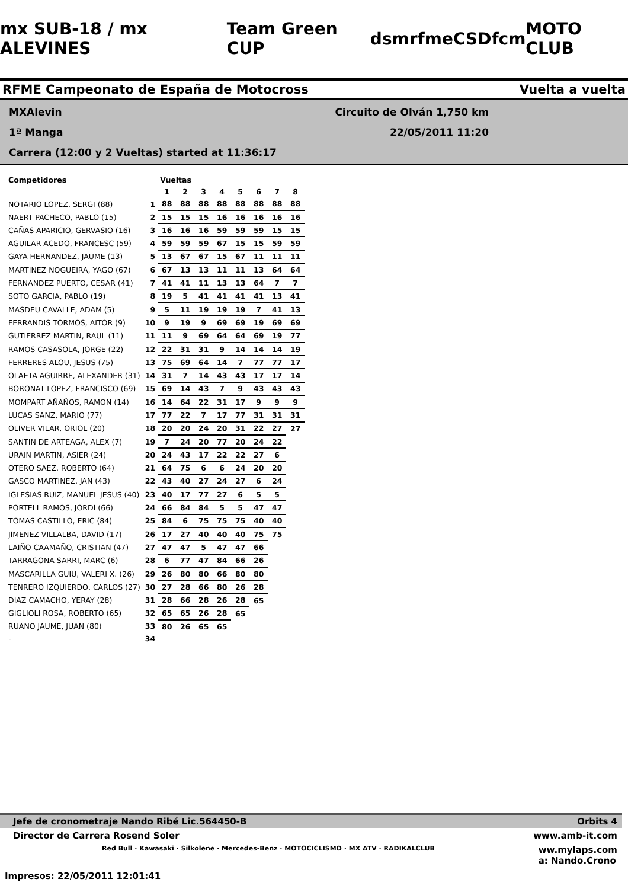mx SUB-18 / mx ALEVINES Team Green CUP dsm rfme CSD fcm MOTO CLUB
RFME Campeonato de España de Motocross Vuelta a vuelta
MXAlevin Circuito de Olván 1,750 km
1ª Manga 22/05/2011 11:20
Carrera (12:00 y 2 Vueltas) started at 11:36:17
| Competidores | | Vueltas | | | | | | | |
| --- | --- | --- | --- | --- | --- | --- | --- | --- | --- |
| | | 1 | 2 | 3 | 4 | 5 | 6 | 7 | 8 |
| NOTARIO LOPEZ, SERGI (88) | 1 | 88 | 88 | 88 | 88 | 88 | 88 | 88 | 88 |
| NAERT PACHECO, PABLO (15) | 2 | 15 | 15 | 15 | 16 | 16 | 16 | 16 | 16 |
| CAÑAS APARICIO, GERVASIO (16) | 3 | 16 | 16 | 16 | 59 | 59 | 59 | 15 | 15 |
| AGUILAR ACEDO, FRANCESC (59) | 4 | 59 | 59 | 59 | 67 | 15 | 15 | 59 | 59 |
| GAYA HERNANDEZ, JAUME (13) | 5 | 13 | 67 | 67 | 15 | 67 | 11 | 11 | 11 |
| MARTINEZ NOGUEIRA, YAGO (67) | 6 | 67 | 13 | 13 | 11 | 11 | 13 | 64 | 64 |
| FERNANDEZ PUERTO, CESAR (41) | 7 | 41 | 41 | 11 | 13 | 13 | 64 | 7 | 7 |
| SOTO GARCIA, PABLO (19) | 8 | 19 | 5 | 41 | 41 | 41 | 41 | 13 | 41 |
| MASDEU CAVALLE, ADAM (5) | 9 | 5 | 11 | 19 | 19 | 19 | 7 | 41 | 13 |
| FERRANDIS TORMOS, AITOR (9) | 10 | 9 | 19 | 9 | 69 | 69 | 19 | 69 | 69 |
| GUTIERREZ MARTIN, RAUL (11) | 11 | 11 | 9 | 69 | 64 | 64 | 69 | 19 | 77 |
| RAMOS CASASOLA, JORGE (22) | 12 | 22 | 31 | 31 | 9 | 14 | 14 | 14 | 19 |
| FERRERES ALOU, JESUS (75) | 13 | 75 | 69 | 64 | 14 | 7 | 77 | 77 | 17 |
| OLAETA AGUIRRE, ALEXANDER (31) | 14 | 31 | 7 | 14 | 43 | 43 | 17 | 17 | 14 |
| BORONAT LOPEZ, FRANCISCO (69) | 15 | 69 | 14 | 43 | 7 | 9 | 43 | 43 | 43 |
| MOMPART AÑAÑOS, RAMON (14) | 16 | 14 | 64 | 22 | 31 | 17 | 9 | 9 | 9 |
| LUCAS SANZ, MARIO (77) | 17 | 77 | 22 | 7 | 17 | 77 | 31 | 31 | 31 |
| OLIVER VILAR, ORIOL (20) | 18 | 20 | 20 | 24 | 20 | 31 | 22 | 27 | 27 |
| SANTIN DE ARTEAGA, ALEX (7) | 19 | 7 | 24 | 20 | 77 | 20 | 24 | 22 | |
| URAIN MARTIN, ASIER (24) | 20 | 24 | 43 | 17 | 22 | 22 | 27 | 6 | |
| OTERO SAEZ, ROBERTO (64) | 21 | 64 | 75 | 6 | 6 | 24 | 20 | 20 | |
| GASCO MARTINEZ, JAN (43) | 22 | 43 | 40 | 27 | 24 | 27 | 6 | 24 | |
| IGLESIAS RUIZ, MANUEL JESUS (40) | 23 | 40 | 17 | 77 | 27 | 6 | 5 | 5 | |
| PORTELL RAMOS, JORDI (66) | 24 | 66 | 84 | 84 | 5 | 5 | 47 | 47 | |
| TOMAS CASTILLO, ERIC (84) | 25 | 84 | 6 | 75 | 75 | 75 | 40 | 40 | |
| JIMENEZ VILLALBA, DAVID (17) | 26 | 17 | 27 | 40 | 40 | 40 | 75 | 75 | |
| LAIÑO CAAMAÑO, CRISTIAN (47) | 27 | 47 | 47 | 5 | 47 | 47 | 66 | | |
| TARRAGONA SARRI, MARC (6) | 28 | 6 | 77 | 47 | 84 | 66 | 26 | | |
| MASCARILLA GUIU, VALERI X. (26) | 29 | 26 | 80 | 80 | 66 | 80 | 80 | | |
| TENRERO IZQUIERDO, CARLOS (27) | 30 | 27 | 28 | 66 | 80 | 26 | 28 | | |
| DIAZ CAMACHO, YERAY (28) | 31 | 28 | 66 | 28 | 26 | 28 | 65 | | |
| GIGLIOLI ROSA, ROBERTO (65) | 32 | 65 | 65 | 26 | 28 | 65 | | | |
| RUANO JAUME, JUAN (80) | 33 | 80 | 26 | 65 | 65 | | | | |
| - | 34 | | | | | | | | |
Jefe de cronometraje Nando Ribé Lic.564450-B Orbits 4
Director de Carrera Rosend Soler www.amb-it.com
Red Bull · Kawasaki · Silkolene · Mercedes-Benz · MOTOCICLISMO · MX ATV · RADIKALCLUB ww.mylaps.com
a: Nando.Crono
Impresos: 22/05/2011 12:01:41